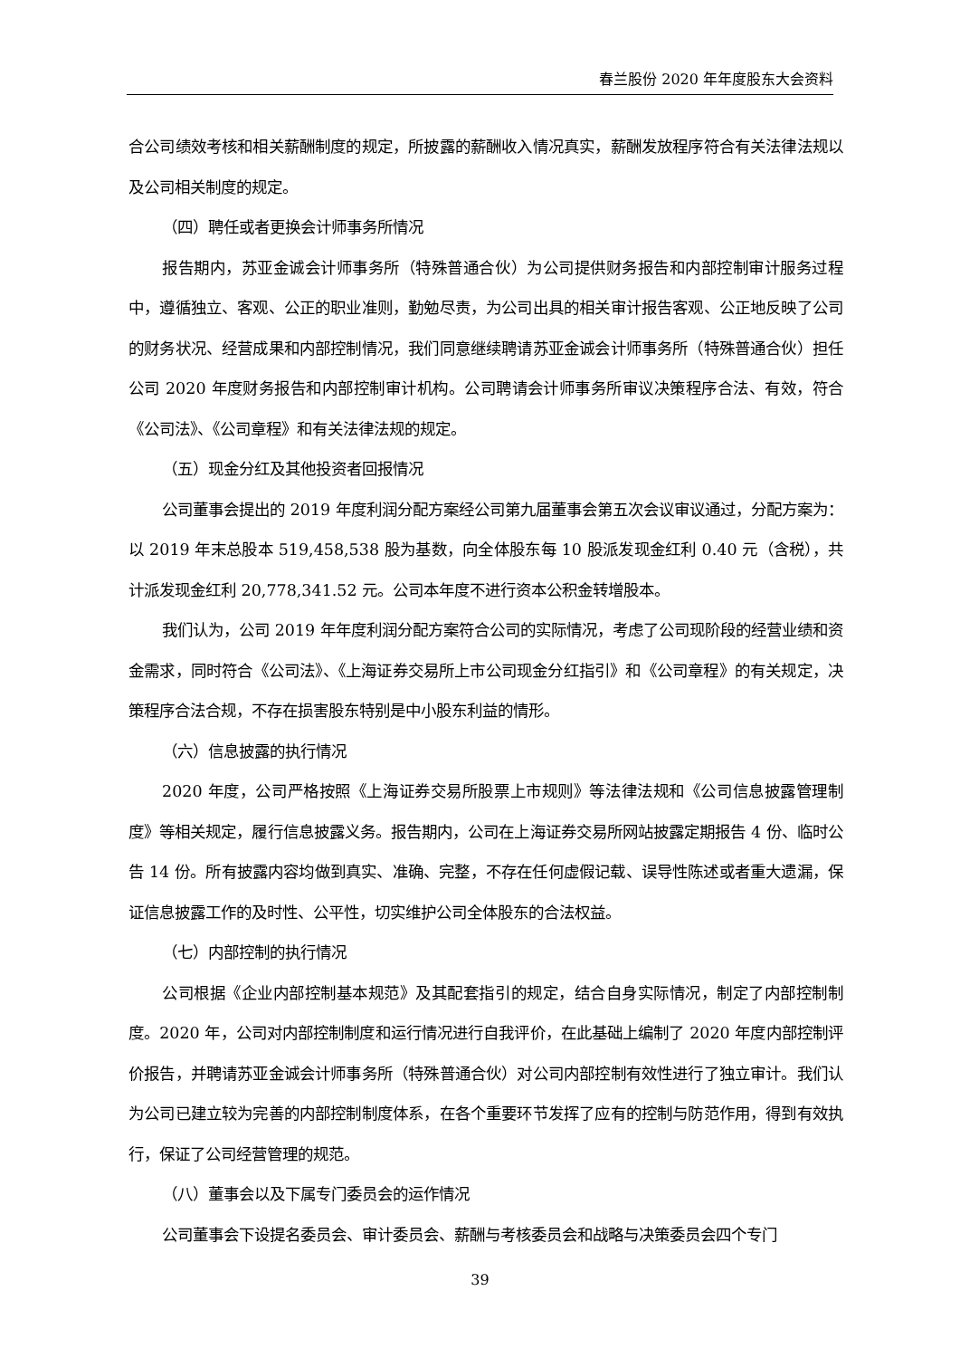春兰股份 2020 年年度股东大会资料
合公司绩效考核和相关薪酬制度的规定，所披露的薪酬收入情况真实，薪酬发放程序符合有关法律法规以及公司相关制度的规定。
（四）聘任或者更换会计师事务所情况
报告期内，苏亚金诚会计师事务所（特殊普通合伙）为公司提供财务报告和内部控制审计服务过程中，遵循独立、客观、公正的职业准则，勤勉尽责，为公司出具的相关审计报告客观、公正地反映了公司的财务状况、经营成果和内部控制情况，我们同意继续聘请苏亚金诚会计师事务所（特殊普通合伙）担任公司 2020 年度财务报告和内部控制审计机构。公司聘请会计师事务所审议决策程序合法、有效，符合《公司法》、《公司章程》和有关法律法规的规定。
（五）现金分红及其他投资者回报情况
公司董事会提出的 2019 年度利润分配方案经公司第九届董事会第五次会议审议通过，分配方案为：以 2019 年末总股本 519,458,538 股为基数，向全体股东每 10 股派发现金红利 0.40 元（含税），共计派发现金红利 20,778,341.52 元。公司本年度不进行资本公积金转增股本。
我们认为，公司 2019 年年度利润分配方案符合公司的实际情况，考虑了公司现阶段的经营业绩和资金需求，同时符合《公司法》、《上海证券交易所上市公司现金分红指引》和《公司章程》的有关规定，决策程序合法合规，不存在损害股东特别是中小股东利益的情形。
（六）信息披露的执行情况
2020 年度，公司严格按照《上海证券交易所股票上市规则》等法律法规和《公司信息披露管理制度》等相关规定，履行信息披露义务。报告期内，公司在上海证券交易所网站披露定期报告 4 份、临时公告 14 份。所有披露内容均做到真实、准确、完整，不存在任何虚假记载、误导性陈述或者重大遗漏，保证信息披露工作的及时性、公平性，切实维护公司全体股东的合法权益。
（七）内部控制的执行情况
公司根据《企业内部控制基本规范》及其配套指引的规定，结合自身实际情况，制定了内部控制制度。2020 年，公司对内部控制制度和运行情况进行自我评价，在此基础上编制了 2020 年度内部控制评价报告，并聘请苏亚金诚会计师事务所（特殊普通合伙）对公司内部控制有效性进行了独立审计。我们认为公司已建立较为完善的内部控制制度体系，在各个重要环节发挥了应有的控制与防范作用，得到有效执行，保证了公司经营管理的规范。
（八）董事会以及下属专门委员会的运作情况
公司董事会下设提名委员会、审计委员会、薪酬与考核委员会和战略与决策委员会四个专门
39